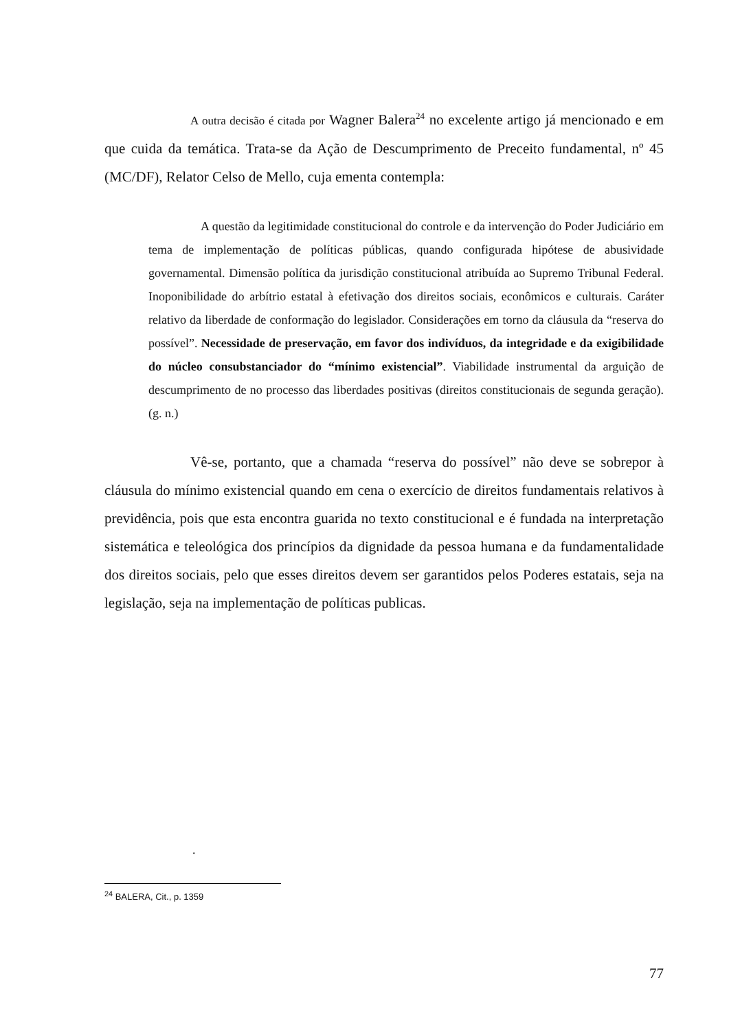A outra decisão é citada por Wagner Balera<sup>24</sup> no excelente artigo já mencionado e em que cuida da temática. Trata-se da Ação de Descumprimento de Preceito fundamental, nº 45 (MC/DF), Relator Celso de Mello, cuja ementa contempla:
A questão da legitimidade constitucional do controle e da intervenção do Poder Judiciário em tema de implementação de políticas públicas, quando configurada hipótese de abusividade governamental. Dimensão política da jurisdição constitucional atribuída ao Supremo Tribunal Federal. Inoponibilidade do arbítrio estatal à efetivação dos direitos sociais, econômicos e culturais. Caráter relativo da liberdade de conformação do legislador. Considerações em torno da cláusula da “reserva do possível”. Necessidade de preservação, em favor dos indivíduos, da integridade e da exigibilidade do núcleo consubstanciador do “mínimo existencial”. Viabilidade instrumental da arguição de descumprimento de no processo das liberdades positivas (direitos constitucionais de segunda geração). (g. n.)
Vê-se, portanto, que a chamada “reserva do possível” não deve se sobrepor à cláusula do mínimo existencial quando em cena o exercício de direitos fundamentais relativos à previdência, pois que esta encontra guarida no texto constitucional e é fundada na interpretação sistemática e teleológica dos princípios da dignidade da pessoa humana e da fundamentalidade dos direitos sociais, pelo que esses direitos devem ser garantidos pelos Poderes estatais, seja na legislação, seja na implementação de políticas publicas.
.
<sup>24</sup> BALERA, Cit., p. 1359
77